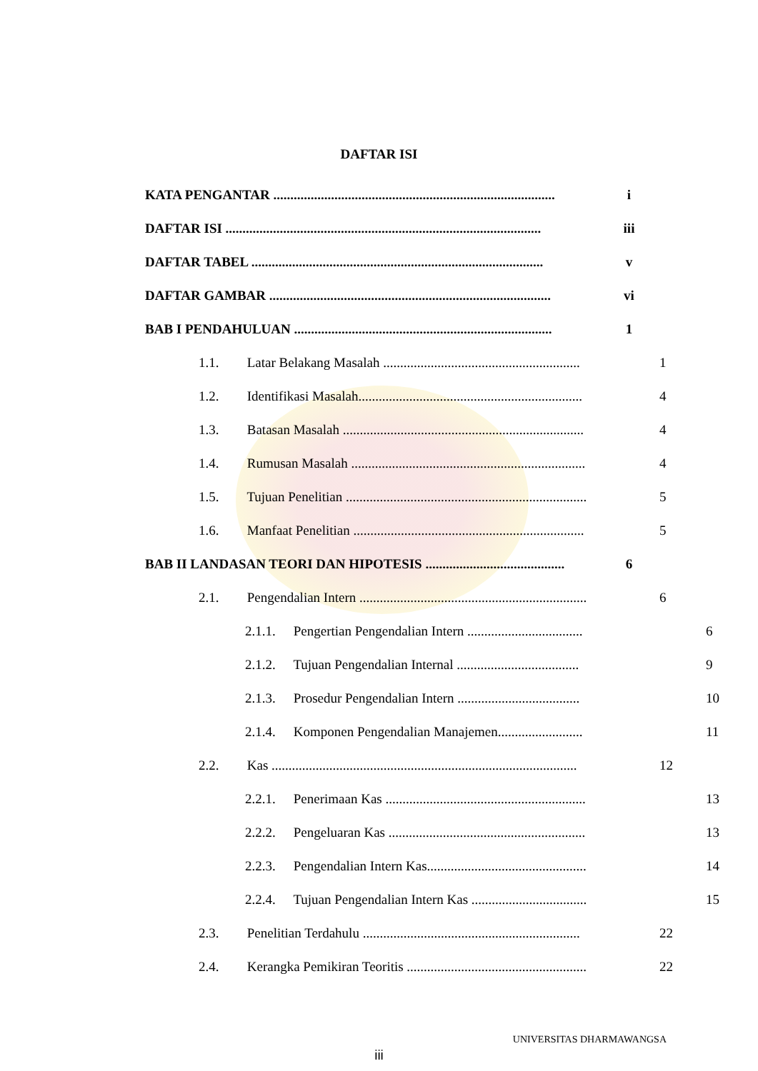DAFTAR ISI
KATA PENGANTAR ................................................................................... i
DAFTAR ISI ............................................................................................. iii
DAFTAR TABEL ...................................................................................... v
DAFTAR GAMBAR ................................................................................... vi
BAB I PENDAHULUAN ............................................................................ 1
1.1. Latar Belakang Masalah .......................................................... 1
1.2. Identifikasi Masalah.................................................................. 4
1.3. Batasan Masalah ....................................................................... 4
1.4. Rumusan Masalah ..................................................................... 4
1.5. Tujuan Penelitian ....................................................................... 5
1.6. Manfaat Penelitian .................................................................... 5
BAB II LANDASAN TEORI DAN HIPOTESIS ......................................... 6
2.1. Pengendalian Intern ................................................................... 6
2.1.1. Pengertian Pengendalian Intern .................................. 6
2.1.2. Tujuan Pengendalian Internal .................................... 9
2.1.3. Prosedur Pengendalian Intern .................................... 10
2.1.4. Komponen Pengendalian Manajemen......................... 11
2.2. Kas .......................................................................................... 12
2.2.1. Penerimaan Kas ........................................................... 13
2.2.2. Pengeluaran Kas .......................................................... 13
2.2.3. Pengendalian Intern Kas............................................... 14
2.2.4. Tujuan Pengendalian Intern Kas .................................. 15
2.3. Penelitian Terdahulu ................................................................ 22
2.4. Kerangka Pemikiran Teoritis ..................................................... 22
iii
UNIVERSITAS DHARMAWANGSA